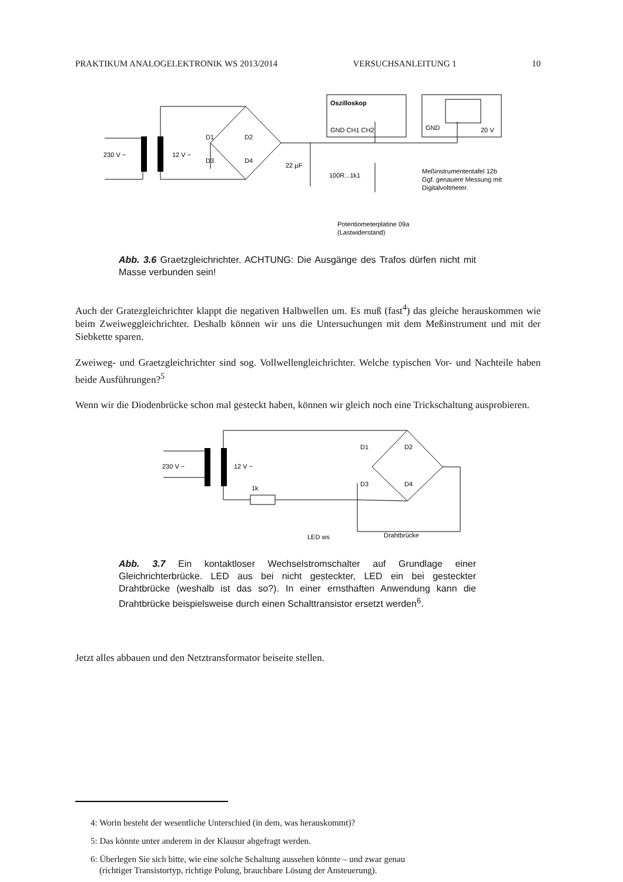PRAKTIKUM ANALOGELEKTRONIK WS 2013/2014 VERSUCHSANLEITUNG 1 10
230 V ~
12 V ~
D1
D2
D3
D4
22 µF
100R...1k1
Oszilloskop
GND CH1 CH2
GND
20 V
Meßinstrumententafel 12b
Ggf. genauere Messung mit
Digitalvoltmeter.
Potentiometerplatine 09a
(Lastwiderstand)
Abb. 3.6 Graetzgleichrichter. ACHTUNG: Die Ausgänge des Trafos dürfen nicht mit Masse verbunden sein!
Auch der Gratezgleichrichter klappt die negativen Halbwellen um. Es muß (fast<sup>4</sup>) das gleiche herauskommen wie beim Zweiweggleichrichter. Deshalb können wir uns die Untersuchungen mit dem Meßinstrument und mit der Siebkette sparen.
Zweiweg- und Graetzgleichrichter sind sog. Vollwellengleichrichter. Welche typischen Vor- und Nachteile haben beide Ausführungen?<sup>5</sup>
Wenn wir die Diodenbrücke schon mal gesteckt haben, können wir gleich noch eine Trickschaltung ausprobieren.
230 V ~
12 V ~
1k
D1
D2
D3
D4
LED ws
Drahtbrücke
Abb. 3.7 Ein kontaktloser Wechselstromschalter auf Grundlage einer Gleichrichterbrücke. LED aus bei nicht gesteckter, LED ein bei gesteckter Drahtbrücke (weshalb ist das so?). In einer ernsthaften Anwendung kann die Drahtbrücke beispielsweise durch einen Schalttransistor ersetzt werden<sup>6</sup>.
Jetzt alles abbauen und den Netztransformator beiseite stellen.
4: Worin besteht der wesentliche Unterschied (in dem, was herauskommt)?
5: Das könnte unter anderem in der Klausur abgefragt werden.
6: Überlegen Sie sich bitte, wie eine solche Schaltung aussehen könnte – und zwar genau
(richtiger Transistortyp, richtige Polung, brauchbare Lösung der Ansteuerung).